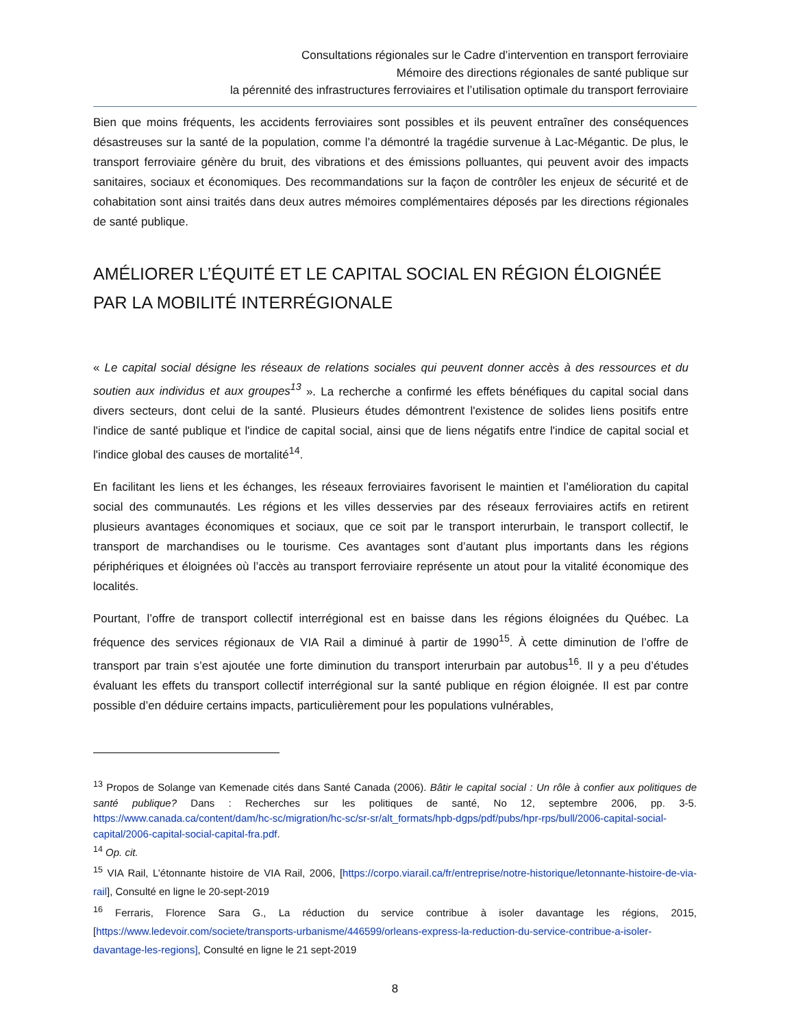Consultations régionales sur le Cadre d’intervention en transport ferroviaire
Mémoire des directions régionales de santé publique sur
la pérennité des infrastructures ferroviaires et l’utilisation optimale du transport ferroviaire
Bien que moins fréquents, les accidents ferroviaires sont possibles et ils peuvent entraîner des conséquences désastreuses sur la santé de la population, comme l’a démontré la tragédie survenue à Lac-Mégantic. De plus, le transport ferroviaire génère du bruit, des vibrations et des émissions polluantes, qui peuvent avoir des impacts sanitaires, sociaux et économiques. Des recommandations sur la façon de contrôler les enjeux de sécurité et de cohabitation sont ainsi traités dans deux autres mémoires complémentaires déposés par les directions régionales de santé publique.
AMÉLIORER L’ÉQUITÉ ET LE CAPITAL SOCIAL EN RÉGION ÉLOIGNÉE PAR LA MOBILITÉ INTERRÉGIONALE
« Le capital social désigne les réseaux de relations sociales qui peuvent donner accès à des ressources et du soutien aux individus et aux groupes<sup>13</sup> ». La recherche a confirmé les effets bénéfiques du capital social dans divers secteurs, dont celui de la santé. Plusieurs études démontrent l'existence de solides liens positifs entre l'indice de santé publique et l'indice de capital social, ainsi que de liens négatifs entre l'indice de capital social et l'indice global des causes de mortalité<sup>14</sup>.
En facilitant les liens et les échanges, les réseaux ferroviaires favorisent le maintien et l’amélioration du capital social des communautés. Les régions et les villes desservies par des réseaux ferroviaires actifs en retirent plusieurs avantages économiques et sociaux, que ce soit par le transport interurbain, le transport collectif, le transport de marchandises ou le tourisme. Ces avantages sont d’autant plus importants dans les régions périphériques et éloignées où l’accès au transport ferroviaire représente un atout pour la vitalité économique des localités.
Pourtant, l’offre de transport collectif interrégional est en baisse dans les régions éloignées du Québec. La fréquence des services régionaux de VIA Rail a diminué à partir de 1990<sup>15</sup>. À cette diminution de l’offre de transport par train s’est ajoutée une forte diminution du transport interurbain par autobus<sup>16</sup>. Il y a peu d’études évaluant les effets du transport collectif interrégional sur la santé publique en région éloignée. Il est par contre possible d’en déduire certains impacts, particulièrement pour les populations vulnérables,
<sup>13</sup> Propos de Solange van Kemenade cités dans Santé Canada (2006). Bâtir le capital social : Un rôle à confier aux politiques de santé publique? Dans : Recherches sur les politiques de santé, No 12, septembre 2006, pp. 3-5. https://www.canada.ca/content/dam/hc-sc/migration/hc-sc/sr-sr/alt_formats/hpb-dgps/pdf/pubs/hpr-rps/bull/2006-capital-social-capital/2006-capital-social-capital-fra.pdf.
<sup>14</sup> Op. cit.
<sup>15</sup> VIA Rail, L’étonnante histoire de VIA Rail, 2006, [https://corpo.viarail.ca/fr/entreprise/notre-historique/letonnante-histoire-de-via-rail], Consulté en ligne le 20-sept-2019
<sup>16</sup> Ferraris, Florence Sara G., La réduction du service contribue à isoler davantage les régions, 2015, [https://www.ledevoir.com/societe/transports-urbanisme/446599/orleans-express-la-reduction-du-service-contribue-a-isoler-davantage-les-regions], Consulté en ligne le 21 sept-2019
8